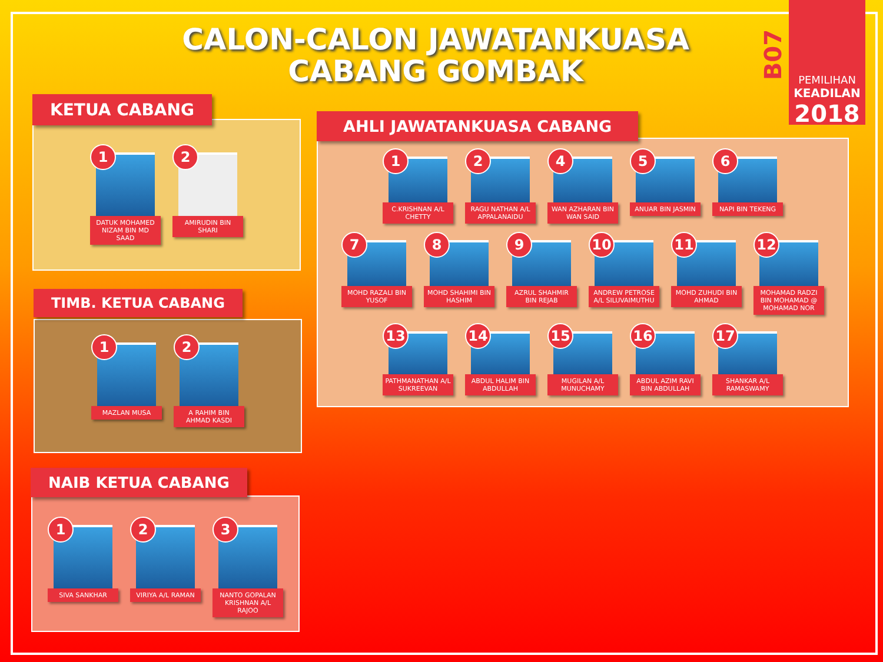CALON-CALON JAWATANKUASA CABANG GOMBAK
B07
PEMILIHAN
KEADILAN
2018
1
DATUK MOHAMED NIZAM BIN MD SAAD
2
AMIRUDIN BIN SHARI
KETUA CABANG
1
MAZLAN MUSA
2
A RAHIM BIN AHMAD KASDI
TIMB. KETUA CABANG
1
SIVA SANKHAR
2
VIRIYA A/L RAMAN
3
NANTO GOPALAN KRISHNAN A/L RAJOO
NAIB KETUA CABANG
1
C.KRISHNAN A/L CHETTY
2
RAGU NATHAN A/L APPALANAIDU
4
WAN AZHARAN BIN WAN SAID
5
ANUAR BIN JASMIN
6
NAPI BIN TEKENG
7
MOHD RAZALI BIN YUSOF
8
MOHD SHAHIMI BIN HASHIM
9
AZRUL SHAHMIR BIN REJAB
10
ANDREW PETROSE A/L SILUVAIMUTHU
11
MOHD ZUHUDI BIN AHMAD
12
MOHAMAD RADZI BIN MOHAMAD @ MOHAMAD NOR
13
PATHMANATHAN A/L SUKREEVAN
14
ABDUL HALIM BIN ABDULLAH
15
MUGILAN A/L MUNUCHAMY
16
ABDUL AZIM RAVI BIN ABDULLAH
17
SHANKAR A/L RAMASWAMY
AHLI JAWATANKUASA CABANG